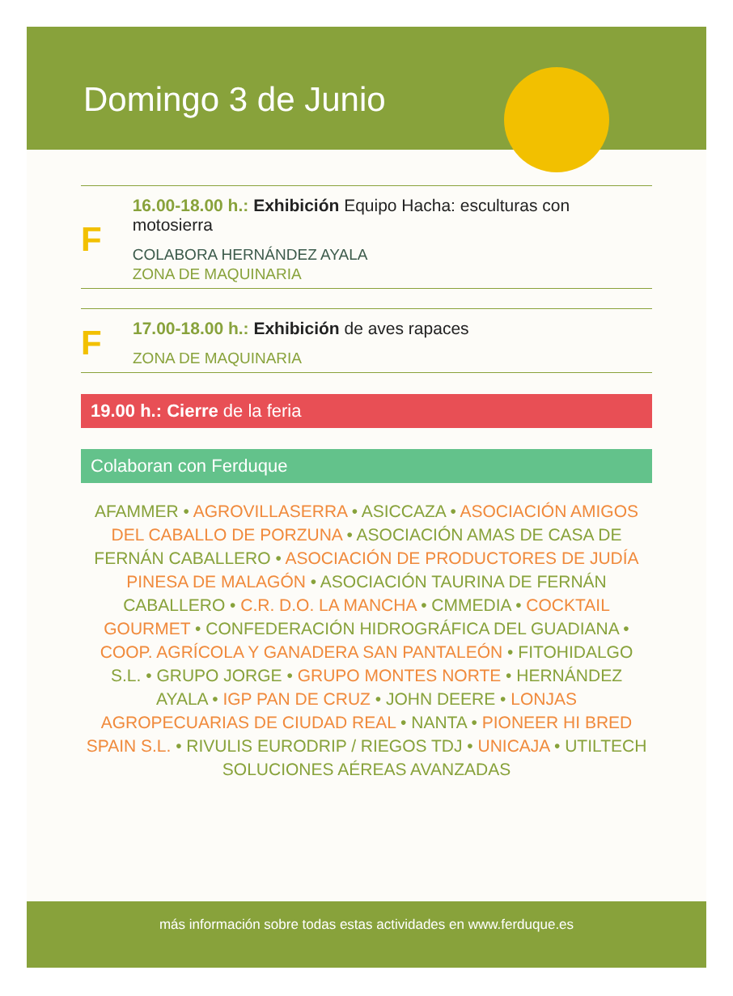Domingo 3 de Junio
F
16.00-18.00 h.: Exhibición Equipo Hacha: esculturas con motosierra
COLABORA HERNÁNDEZ AYALA
ZONA DE MAQUINARIA
F
17.00-18.00 h.: Exhibición de aves rapaces
ZONA DE MAQUINARIA
19.00 h.: Cierre de la feria
Colaboran con Ferduque
AFAMMER • AGROVILLASERRA • ASICCAZA • ASOCIACIÓN AMIGOS DEL CABALLO DE PORZUNA • ASOCIACIÓN AMAS DE CASA DE FERNÁN CABALLERO • ASOCIACIÓN DE PRODUCTORES DE JUDÍA PINESA DE MALAGÓN • ASOCIACIÓN TAURINA DE FERNÁN CABALLERO • C.R. D.O. LA MANCHA • CMMEDIA • COCKTAIL GOURMET • CONFEDERACIÓN HIDROGRÁFICA DEL GUADIANA • COOP. AGRÍCOLA Y GANADERA SAN PANTALEÓN • FITOHIDALGO S.L. • GRUPO JORGE • GRUPO MONTES NORTE • HERNÁNDEZ AYALA • IGP PAN DE CRUZ • JOHN DEERE • LONJAS AGROPECUARIAS DE CIUDAD REAL • NANTA • PIONEER HI BRED SPAIN S.L. • RIVULIS EURODRIP / RIEGOS TDJ • UNICAJA • UTILTECH SOLUCIONES AÉREAS AVANZADAS
más información sobre todas estas actividades en www.ferduque.es